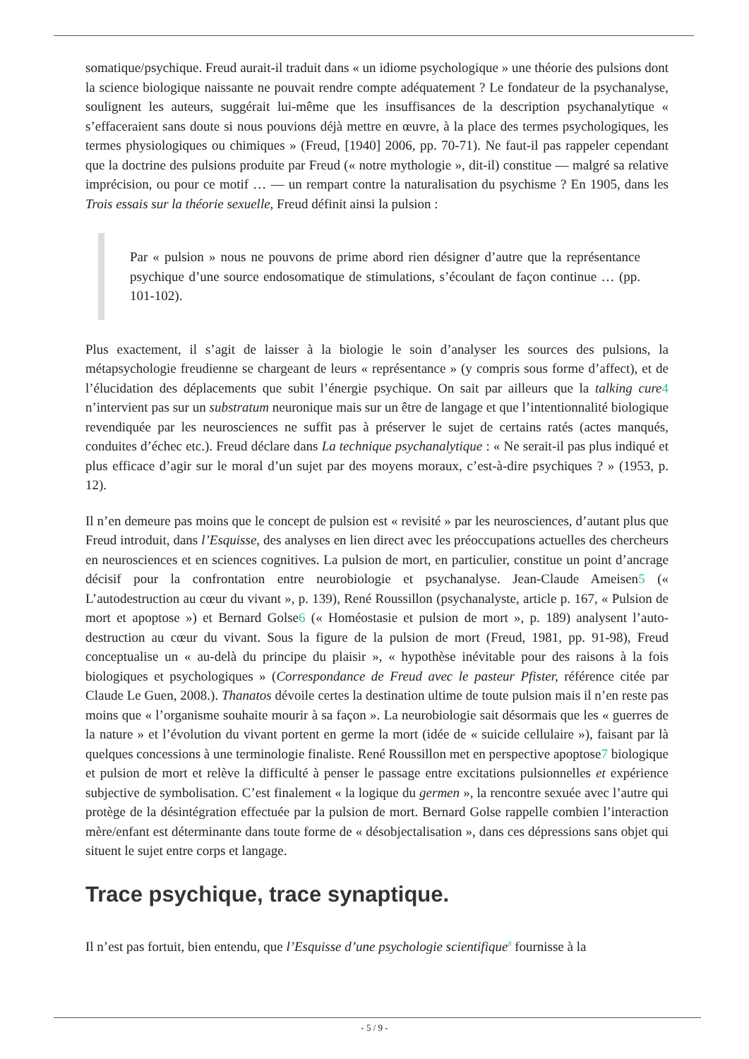somatique/psychique. Freud aurait-il traduit dans « un idiome psychologique » une théorie des pulsions dont la science biologique naissante ne pouvait rendre compte adéquatement ? Le fondateur de la psychanalyse, soulignent les auteurs, suggérait lui-même que les insuffisances de la description psychanalytique « s’effaceraient sans doute si nous pouvions déjà mettre en œuvre, à la place des termes psychologiques, les termes physiologiques ou chimiques » (Freud, [1940] 2006, pp. 70-71). Ne faut-il pas rappeler cependant que la doctrine des pulsions produite par Freud (« notre mythologie », dit-il) constitue — malgré sa relative imprécision, ou pour ce motif … — un rempart contre la naturalisation du psychisme ? En 1905, dans les Trois essais sur la théorie sexuelle, Freud définit ainsi la pulsion :
Par « pulsion » nous ne pouvons de prime abord rien désigner d’autre que la représentance psychique d’une source endosomatique de stimulations, s’écoulant de façon continue … (pp. 101-102).
Plus exactement, il s’agit de laisser à la biologie le soin d’analyser les sources des pulsions, la métapsychologie freudienne se chargeant de leurs « représentance » (y compris sous forme d’affect), et de l’élucidation des déplacements que subit l’énergie psychique. On sait par ailleurs que la talking cure 4 n’intervient pas sur un substratum neuronique mais sur un être de langage et que l’intentionnalité biologique revendiquée par les neurosciences ne suffit pas à préserver le sujet de certains ratés (actes manqués, conduites d’échec etc.). Freud déclare dans La technique psychanalytique : « Ne serait-il pas plus indiqué et plus efficace d’agir sur le moral d’un sujet par des moyens moraux, c’est-à-dire psychiques ? » (1953, p. 12).
Il n’en demeure pas moins que le concept de pulsion est « revisité » par les neurosciences, d’autant plus que Freud introduit, dans l’Esquisse, des analyses en lien direct avec les préoccupations actuelles des chercheurs en neurosciences et en sciences cognitives. La pulsion de mort, en particulier, constitue un point d’ancrage décisif pour la confrontation entre neurobiologie et psychanalyse. Jean-Claude Ameisen5 (« L’autodestruction au cœur du vivant », p. 139), René Roussillon (psychanalyste, article p. 167, « Pulsion de mort et apoptose ») et Bernard Golse6 (« Homéostasie et pulsion de mort », p. 189) analysent l’auto-destruction au cœur du vivant. Sous la figure de la pulsion de mort (Freud, 1981, pp. 91-98), Freud conceptualise un « au-delà du principe du plaisir », « hypothèse inévitable pour des raisons à la fois biologiques et psychologiques » (Correspondance de Freud avec le pasteur Pfister, référence citée par Claude Le Guen, 2008.). Thanatos dévoile certes la destination ultime de toute pulsion mais il n’en reste pas moins que « l’organisme souhaite mourir à sa façon ». La neurobiologie sait désormais que les « guerres de la nature » et l’évolution du vivant portent en germe la mort (idée de « suicide cellulaire »), faisant par là quelques concessions à une terminologie finaliste. René Roussillon met en perspective apoptose7 biologique et pulsion de mort et relève la difficulté à penser le passage entre excitations pulsionnelles et expérience subjective de symbolisation. C’est finalement « la logique du germen », la rencontre sexuée avec l’autre qui protège de la désintégration effectuée par la pulsion de mort. Bernard Golse rappelle combien l’interaction mère/enfant est déterminante dans toute forme de « désobjectalisation », dans ces dépressions sans objet qui situent le sujet entre corps et langage.
Trace psychique, trace synaptique.
Il n’est pas fortuit, bien entendu, que l’Esquisse d’une psychologie scientifique<sup>8</sup> fournisse à la
- 5 / 9 -